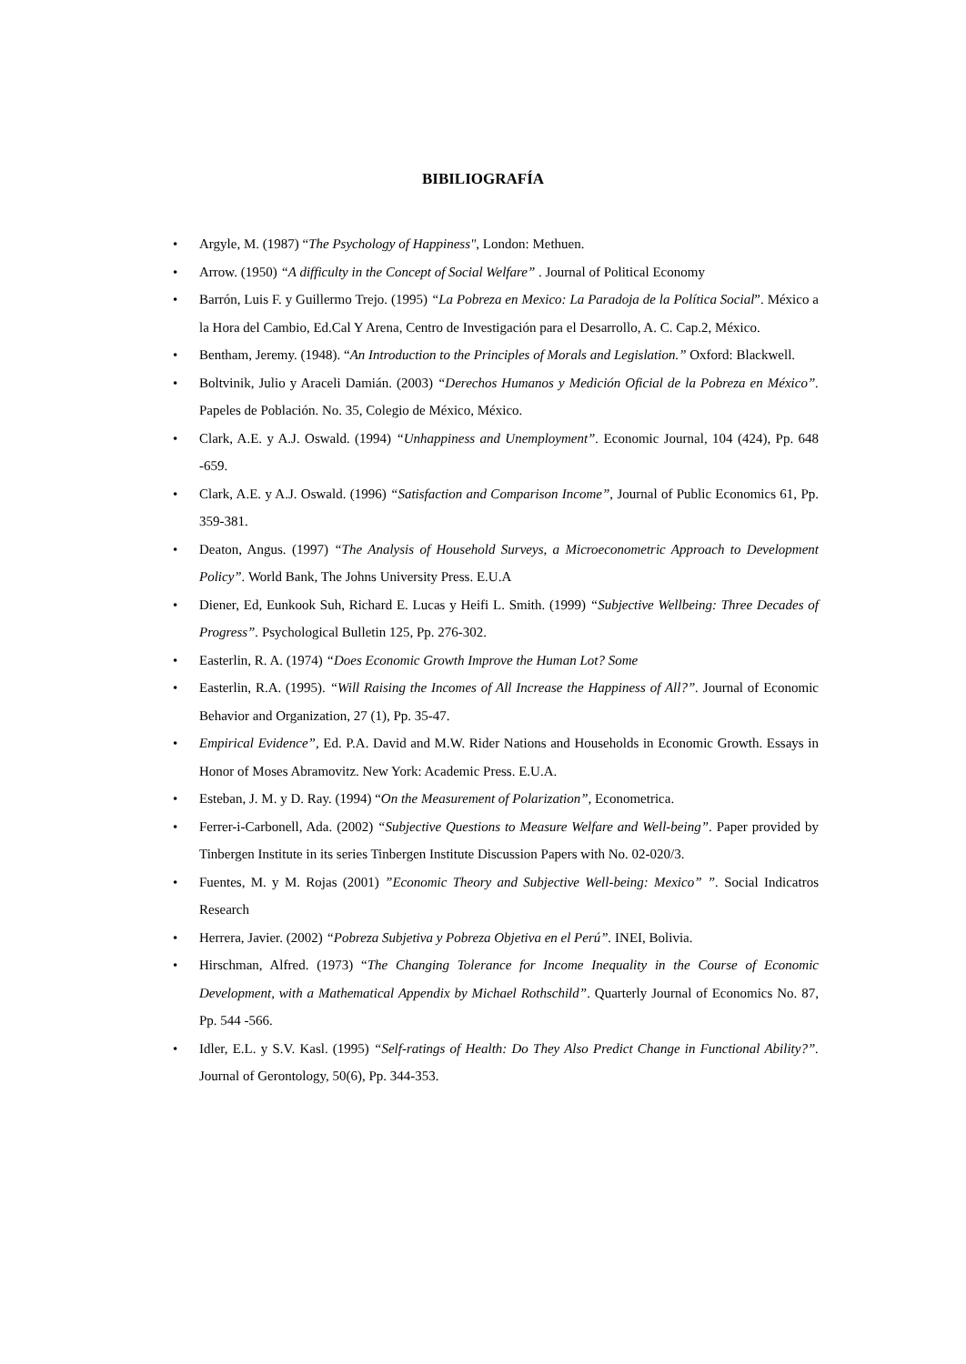BIBILIOGRAFÍA
• Argyle, M. (1987) “The Psychology of Happiness", London: Methuen.
• Arrow. (1950) “A difficulty in the Concept of Social Welfare” . Journal of Political Economy
• Barrón, Luis F. y Guillermo Trejo. (1995) “La Pobreza en Mexico: La Paradoja de la Política Social”. México a la Hora del Cambio, Ed.Cal Y Arena, Centro de Investigación para el Desarrollo, A. C. Cap.2, México.
• Bentham, Jeremy. (1948). “An Introduction to the Principles of Morals and Legislation.” Oxford: Blackwell.
• Boltvinik, Julio y Araceli Damián. (2003) “Derechos Humanos y Medición Oficial de la Pobreza en México”. Papeles de Población. No. 35, Colegio de México, México.
• Clark, A.E. y A.J. Oswald. (1994) “Unhappiness and Unemployment”. Economic Journal, 104 (424), Pp. 648 -659.
• Clark, A.E. y A.J. Oswald. (1996) “Satisfaction and Comparison Income”, Journal of Public Economics 61, Pp. 359-381.
• Deaton, Angus. (1997) “The Analysis of Household Surveys, a Microeconometric Approach to Development Policy”. World Bank, The Johns University Press. E.U.A
• Diener, Ed, Eunkook Suh, Richard E. Lucas y Heifi L. Smith. (1999) “Subjective Wellbeing: Three Decades of Progress”. Psychological Bulletin 125, Pp. 276-302.
• Easterlin, R. A. (1974) “Does Economic Growth Improve the Human Lot? Some
• Easterlin, R.A. (1995). “Will Raising the Incomes of All Increase the Happiness of All?”. Journal of Economic Behavior and Organization, 27 (1), Pp. 35-47.
• Empirical Evidence”, Ed. P.A. David and M.W. Rider Nations and Households in Economic Growth. Essays in Honor of Moses Abramovitz. New York: Academic Press. E.U.A.
• Esteban, J. M. y D. Ray. (1994) “On the Measurement of Polarization”, Econometrica.
• Ferrer-i-Carbonell, Ada. (2002) “Subjective Questions to Measure Welfare and Well-being”. Paper provided by Tinbergen Institute in its series Tinbergen Institute Discussion Papers with No. 02-020/3.
• Fuentes, M. y M. Rojas (2001) ”Economic Theory and Subjective Well-being: Mexico” ”. Social Indicatros Research
• Herrera, Javier. (2002) “Pobreza Subjetiva y Pobreza Objetiva en el Perú”. INEI, Bolivia.
• Hirschman, Alfred. (1973) “The Changing Tolerance for Income Inequality in the Course of Economic Development, with a Mathematical Appendix by Michael Rothschild”. Quarterly Journal of Economics No. 87, Pp. 544 -566.
• Idler, E.L. y S.V. Kasl. (1995) “Self-ratings of Health: Do They Also Predict Change in Functional Ability?”. Journal of Gerontology, 50(6), Pp. 344-353.